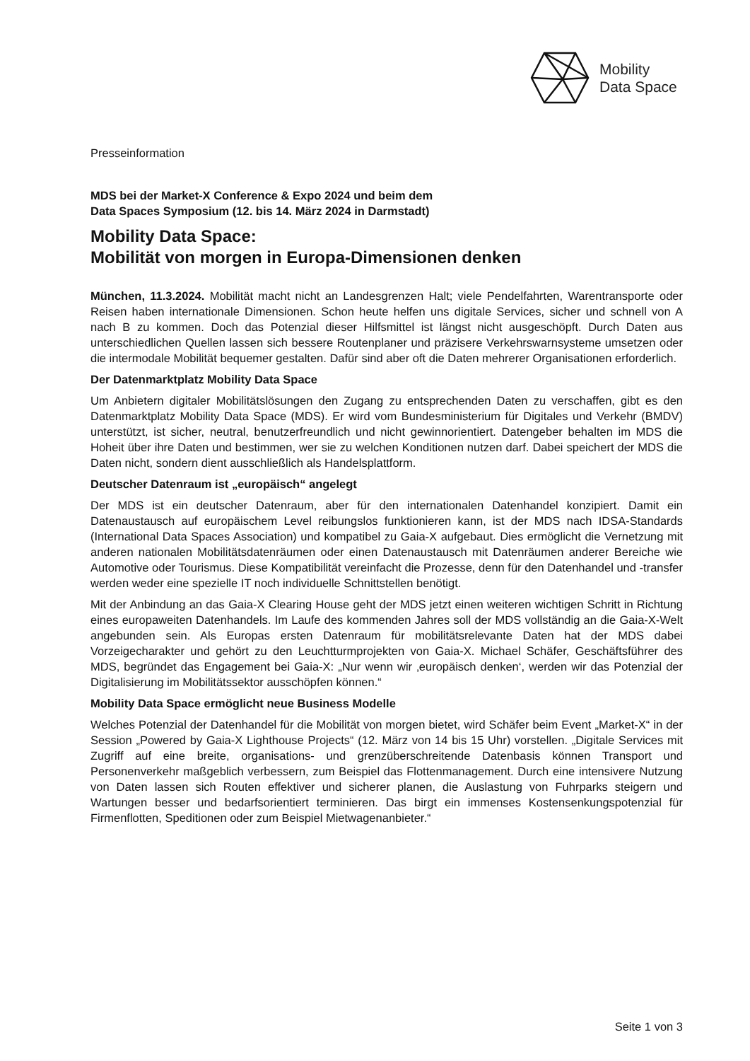Mobility
Data Space
Presseinformation
MDS bei der Market-X Conference & Expo 2024 und beim dem
Data Spaces Symposium (12. bis 14. März 2024 in Darmstadt)
Mobility Data Space:
Mobilität von morgen in Europa-Dimensionen denken
München, 11.3.2024. Mobilität macht nicht an Landesgrenzen Halt; viele Pendelfahrten, Warentransporte oder Reisen haben internationale Dimensionen. Schon heute helfen uns digitale Services, sicher und schnell von A nach B zu kommen. Doch das Potenzial dieser Hilfsmittel ist längst nicht ausgeschöpft. Durch Daten aus unterschiedlichen Quellen lassen sich bessere Routenplaner und präzisere Verkehrswarnsysteme umsetzen oder die intermodale Mobilität bequemer gestalten. Dafür sind aber oft die Daten mehrerer Organisationen erforderlich.
Der Datenmarktplatz Mobility Data Space
Um Anbietern digitaler Mobilitätslösungen den Zugang zu entsprechenden Daten zu verschaffen, gibt es den Datenmarktplatz Mobility Data Space (MDS). Er wird vom Bundesministerium für Digitales und Verkehr (BMDV) unterstützt, ist sicher, neutral, benutzerfreundlich und nicht gewinnorientiert. Datengeber behalten im MDS die Hoheit über ihre Daten und bestimmen, wer sie zu welchen Konditionen nutzen darf. Dabei speichert der MDS die Daten nicht, sondern dient ausschließlich als Handelsplattform.
Deutscher Datenraum ist „europäisch“ angelegt
Der MDS ist ein deutscher Datenraum, aber für den internationalen Datenhandel konzipiert. Damit ein Datenaustausch auf europäischem Level reibungslos funktionieren kann, ist der MDS nach IDSA-Standards (International Data Spaces Association) und kompatibel zu Gaia-X aufgebaut. Dies ermöglicht die Vernetzung mit anderen nationalen Mobilitätsdatenräumen oder einen Datenaustausch mit Datenräumen anderer Bereiche wie Automotive oder Tourismus. Diese Kompatibilität vereinfacht die Prozesse, denn für den Datenhandel und -transfer werden weder eine spezielle IT noch individuelle Schnittstellen benötigt.
Mit der Anbindung an das Gaia-X Clearing House geht der MDS jetzt einen weiteren wichtigen Schritt in Richtung eines europaweiten Datenhandels. Im Laufe des kommenden Jahres soll der MDS vollständig an die Gaia-X-Welt angebunden sein. Als Europas ersten Datenraum für mobilitätsrelevante Daten hat der MDS dabei Vorzeigecharakter und gehört zu den Leuchtturmprojekten von Gaia-X. Michael Schäfer, Geschäftsführer des MDS, begründet das Engagement bei Gaia-X: „Nur wenn wir ‚europäisch denken‘, werden wir das Potenzial der Digitalisierung im Mobilitätssektor ausschöpfen können.“
Mobility Data Space ermöglicht neue Business Modelle
Welches Potenzial der Datenhandel für die Mobilität von morgen bietet, wird Schäfer beim Event „Market-X“ in der Session „Powered by Gaia-X Lighthouse Projects“ (12. März von 14 bis 15 Uhr) vorstellen. „Digitale Services mit Zugriff auf eine breite, organisations- und grenzüberschreitende Datenbasis können Transport und Personenverkehr maßgeblich verbessern, zum Beispiel das Flottenmanagement. Durch eine intensivere Nutzung von Daten lassen sich Routen effektiver und sicherer planen, die Auslastung von Fuhrparks steigern und Wartungen besser und bedarfsorientiert terminieren. Das birgt ein immenses Kostensenkungspotenzial für Firmenflotten, Speditionen oder zum Beispiel Mietwagenanbieter.“
Seite 1 von 3